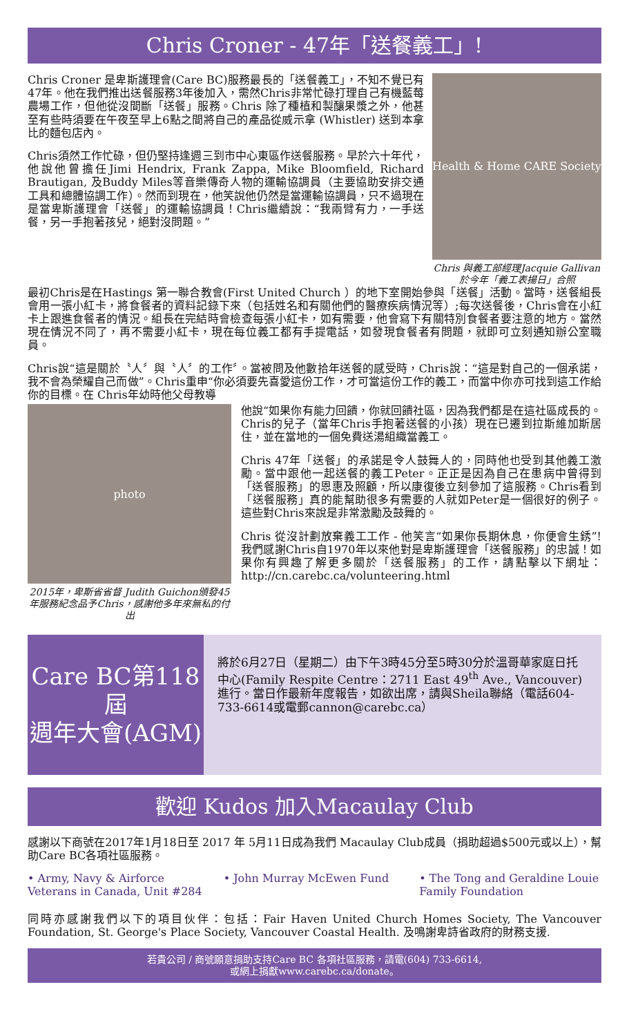Chris Croner - 47年「送餐義工」!
Chris Croner 是卑斯護理會(Care BC)服務最長的「送餐義工」，不知不覺已有47年。他在我們推出送餐服務3年後加入，需然Chris非常忙碌打理自己有機藍莓農場工作，但他從沒間斷「送餐」服務。Chris 除了種植和製釀果漿之外，他甚至有些時須要在午夜至早上6點之間將自己的產品從威示拿 (Whistler) 送到本拿比的麵包店內。
Chris須然工作忙碌，但仍堅持逢週三到市中心東區作送餐服務。早於六十年代，他說他曾擔任Jimi Hendrix, Frank Zappa, Mike Bloomfield, Richard Brautigan, 及Buddy Miles等音樂傳奇人物的運輸協調員（主要協助安排交通工具和總體協調工作）。然而到現在，他笑說他仍然是當運輸協調員，只不過現在是當卑斯護理會「送餐」的運輸協調員！Chris繼續說：“我兩臂有力，一手送餐，另一手抱著孩兒，絕對沒問題。”
Health & Home CARE Society
Chris 與義工部經理Jacquie Gallivan 於今年「義工表揚日」合照
最初Chris是在Hastings 第一聯合教會(First United Church ）的地下室開始參與「送餐」活動。當時，送餐組長會用一張小紅卡，將食餐者的資料記錄下來（包括姓名和有關他們的醫療疾病情況等）;每次送餐後，Chris會在小紅卡上跟進食餐者的情況。組長在完結時會檢查每張小紅卡，如有需要，他會寫下有關特別食餐者要注意的地方。當然現在情況不同了，再不需要小紅卡，現在每位義工都有手提電話，如發現食餐者有問題，就即可立刻通知辦公室職員。
Chris說“這是關於〝人〞與〝人〞的工作〞。當被問及他數拾年送餐的感受時，Chris說：“這是對自己的一個承諾，我不會為榮耀自己而做”。Chris重申“你必須要先喜愛這份工作，才可當這份工作的義工，而當中你亦可找到這工作給你的目標。在 Chris年幼時他父母教導
photo
2015年，卑斯省省督 Judith Guichon頒發45年服務紀念品予Chris，感謝他多年來無私的付出
他說“如果你有能力回饋，你就回饋社區，因為我們都是在這社區成長的。Chris的兒子（當年Chris手抱著送餐的小孩）現在已遷到拉斯維加斯居住，並在當地的一個免費送湯組織當義工。
Chris 47年「送餐」的承諾是令人鼓舞人的，同時他也受到其他義工激勵。當中跟他一起送餐的義工Peter。正正是因為自己在患病中曾得到「送餐服務」的恩惠及照顧，所以康復後立刻參加了這服務。Chris看到「送餐服務」真的能幫助很多有需要的人就如Peter是一個很好的例子。這些對Chris來說是非常激勵及鼓舞的。
Chris 從沒計劃放棄義工工作 - 他笑言“如果你長期休息，你便會生銹”! 我們感謝Chris自1970年以來他對是卑斯護理會「送餐服務」的忠誠！如果你有興趣了解更多關於「送餐服務」的工作，請點擊以下網址：http://cn.carebc.ca/volunteering.html
Care BC第118屆
週年大會(AGM)
將於6月27日（星期二）由下午3時45分至5時30分於溫哥華家庭日托中心(Family Respite Centre：2711 East 49<sup>th</sup> Ave., Vancouver) 進行。當日作最新年度報告，如欲出席，請與Sheila聯絡（電話604-733-6614或電郵cannon@carebc.ca）
歡迎 Kudos 加入Macaulay Club
感謝以下商號在2017年1月18日至 2017 年 5月11日成為我們 Macaulay Club成員（捐助超過$500元或以上），幫助Care BC各項社區服務。
• Army, Navy & Airforce Veterans in Canada, Unit #284
• John Murray McEwen Fund • The Tong and Geraldine Louie Family Foundation
同時亦感謝我們以下的項目伙伴：包括：Fair Haven United Church Homes Society, The Vancouver Foundation, St. George's Place Society, Vancouver Coastal Health. 及鳴謝卑詩省政府的財務支援.
若貴公司 / 商號願意捐助支持Care BC 各項社區服務，請電(604) 733-6614,
或網上捐獻www.carebc.ca/donate。